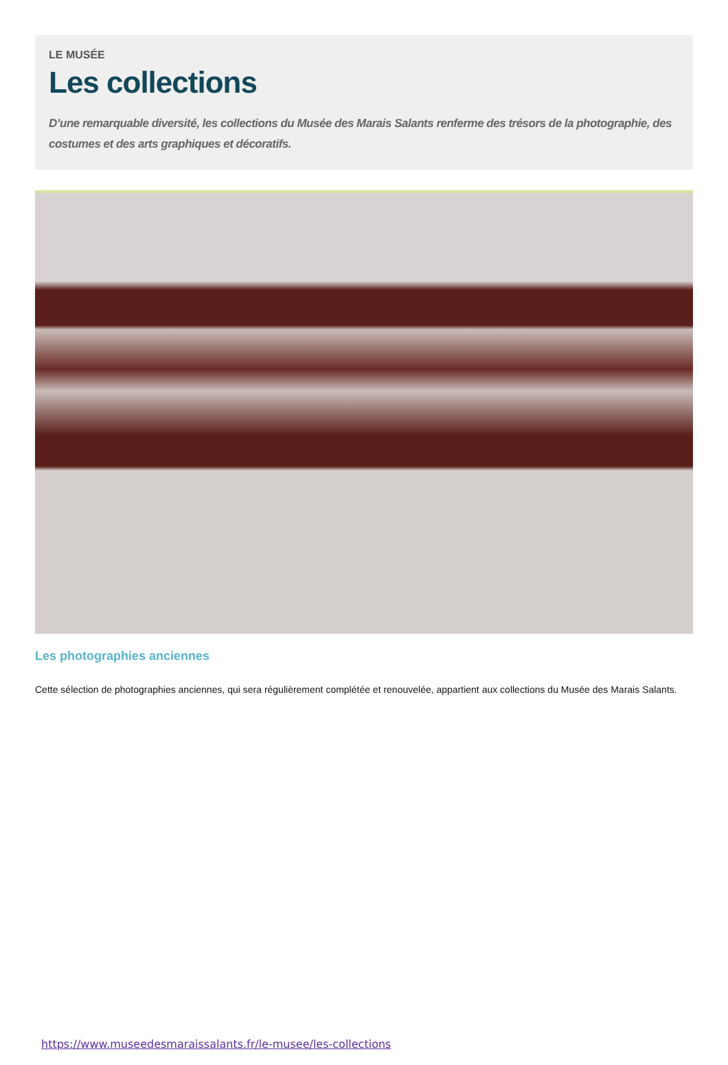LE MUSÉE
Les collections
D’une remarquable diversité, les collections du Musée des Marais Salants renferme des trésors de la photographie, des costumes et des arts graphiques et décoratifs.
Les photographies anciennes
Cette sélection de photographies anciennes, qui sera régulièrement complétée et renouvelée, appartient aux collections du Musée des Marais Salants.
https://www.museedesmaraissalants.fr/le-musee/les-collections